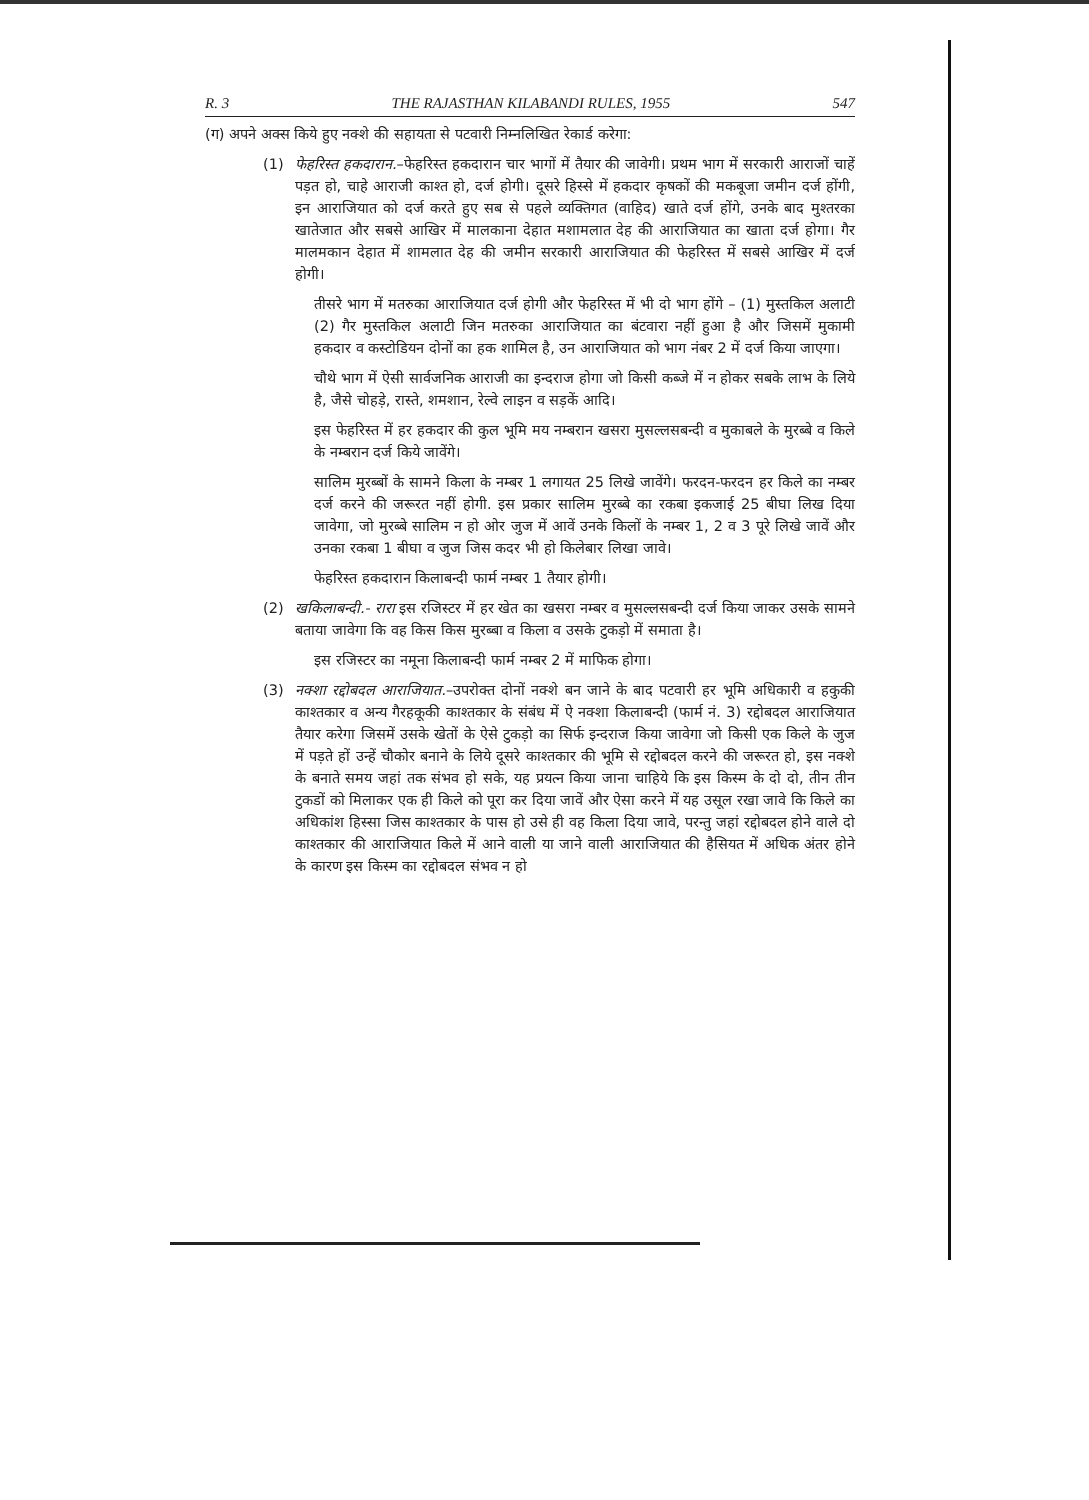R. 3 THE RAJASTHAN KILABANDI RULES, 1955 547
(ग) अपने अक्स किये हुए नक्शे की सहायता से पटवारी निम्नलिखित रेकार्ड करेगा:
(1) फेहरिस्त हकदारान.–फेहरिस्त हकदारान चार भागों में तैयार की जावेगी। प्रथम भाग में सरकारी आराजों चाहें पड़त हो, चाहे आराजी काश्त हो, दर्ज होगी। दूसरे हिस्से में हकदार कृषकों की मकबूजा जमीन दर्ज होंगी, इन आराजियात को दर्ज करते हुए सब से पहले व्यक्तिगत (वाहिद) खाते दर्ज होंगे, उनके बाद मुश्तरका खातेजात और सबसे आखिर में मालकाना देहात मशामलात देह की आराजियात का खाता दर्ज होगा। गैर मालमकान देहात में शामलात देह की जमीन सरकारी आराजियात की फेहरिस्त में सबसे आखिर में दर्ज होगी।
तीसरे भाग में मतरुका आराजियात दर्ज होगी और फेहरिस्त में भी दो भाग होंगे – (1) मुस्तकिल अलाटी (2) गैर मुस्तकिल अलाटी जिन मतरुका आराजियात का बंटवारा नहीं हुआ है और जिसमें मुकामी हकदार व कस्टोडियन दोनों का हक शामिल है, उन आराजियात को भाग नंबर 2 में दर्ज किया जाएगा।
चौथे भाग में ऐसी सार्वजनिक आराजी का इन्दराज होगा जो किसी कब्जे में न होकर सबके लाभ के लिये है, जैसे चोहड़े, रास्ते, शमशान, रेल्वे लाइन व सड़कें आदि।
इस फेहरिस्त में हर हकदार की कुल भूमि मय नम्बरान खसरा मुसल्लसबन्दी व मुकाबले के मुरब्बे व किले के नम्बरान दर्ज किये जावेंगे।
सालिम मुरब्बों के सामने किला के नम्बर 1 लगायत 25 लिखे जावेंगे। फरदन-फरदन हर किले का नम्बर दर्ज करने की जरूरत नहीं होगी. इस प्रकार सालिम मुरब्बे का रकबा इकजाई 25 बीघा लिख दिया जावेगा, जो मुरब्बे सालिम न हो ओर जुज में आवें उनके किलों के नम्बर 1, 2 व 3 पूरे लिखे जावें और उनका रकबा 1 बीघा व जुज जिस कदर भी हो किलेबार लिखा जावे।
फेहरिस्त हकदारान किलाबन्दी फार्म नम्बर 1 तैयार होगी।
(2) खकिलाबन्दी.- रारा इस रजिस्टर में हर खेत का खसरा नम्बर व मुसल्लसबन्दी दर्ज किया जाकर उसके सामने बताया जावेगा कि वह किस किस मुरब्बा व किला व उसके टुकड़ो में समाता है।
इस रजिस्टर का नमूना किलाबन्दी फार्म नम्बर 2 में माफिक होगा।
(3) नक्शा रद्दोबदल आराजियात.–उपरोक्त दोनों नक्शे बन जाने के बाद पटवारी हर भूमि अधिकारी व हकुकी काश्तकार व अन्य गैरहकूकी काश्तकार के संबंध में ऐ नक्शा किलाबन्दी (फार्म नं. 3) रद्दोबदल आराजियात तैयार करेगा जिसमें उसके खेतों के ऐसे टुकड़ो का सिर्फ इन्दराज किया जावेगा जो किसी एक किले के जुज में पड़ते हों उन्हें चौकोर बनाने के लिये दूसरे काश्तकार की भूमि से रद्दोबदल करने की जरूरत हो, इस नक्शे के बनाते समय जहां तक संभव हो सके, यह प्रयत्न किया जाना चाहिये कि इस किस्म के दो दो, तीन तीन टुकडों को मिलाकर एक ही किले को पूरा कर दिया जावें और ऐसा करने में यह उसूल रखा जावे कि किले का अधिकांश हिस्सा जिस काश्तकार के पास हो उसे ही वह किला दिया जावे, परन्तु जहां रद्दोबदल होने वाले दो काश्तकार की आराजियात किले में आने वाली या जाने वाली आराजियात की हैसियत में अधिक अंतर होने के कारण इस किस्म का रद्दोबदल संभव न हो